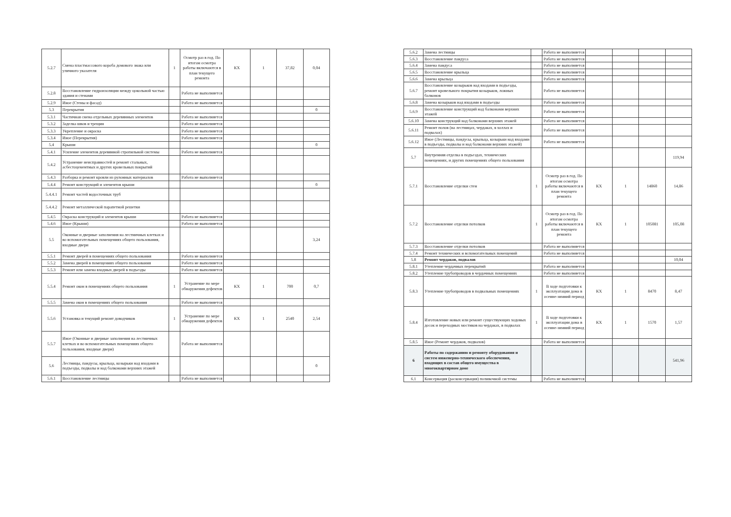| 5.2.7 | Смена пластмассового короба домового знака или уличного указателя | 1 | Осмотр раз в год. По итогам осмотра работы включаются в план текущего ремонта | КХ | 1 | 37,82 | 0,04 |
| 5.2.8 | Восстановление гидроизоляции между цокольной частью здания и стенами | | Работа не выполняется | | | | |
| 5.2.9 | Иное (Стены и фасад) | | Работа не выполняется | | | | |
| 5.3 | Перекрытия | | | | | | 0 |
| 5.3.1 | Частичная смена отдельных деревянных элементов | | Работа не выполняется | | | | |
| 5.3.2 | Заделка швов и трещин | | Работа не выполняется | | | | |
| 5.3.3 | Укрепление и окраска | | Работа не выполняется | | | | |
| 5.3.4 | Иное (Перекрытия) | | Работа не выполняется | | | | |
| 5.4 | Крыши | | | | | | 0 |
| 5.4.1 | Усиление элементов деревянной стропильной системы | | Работа не выполняется | | | | |
| 5.4.2 | Устранение неисправностей и ремонт стальных, асбестоцементных и других кровельных покрытий | | | | | | |
| 5.4.3 | Разборка и ремонт кровли из рулонных материалов | | Работа не выполняется | | | | |
| 5.4.4 | Ремонт конструкций и элементов крыши | | | | | | 0 |
| 5.4.4.1 | Ремонт частей водосточных труб | | | | | | |
| 5.4.4.2 | Ремонт металлической парапетной решетки | | | | | | |
| 5.4.5 | Окраска конструкций и элементов крыши | | Работа не выполняется | | | | |
| 5.4.6 | Иное (Крыши) | | Работа не выполняется | | | | |
| 5.5 | Оконные и дверные заполнения на лестничных клетках и во вспомогательных помещениях общего пользования, входные двери | | | | | | 3,24 |
| 5.5.1 | Ремонт дверей в помещениях общего пользования | | Работа не выполняется | | | | |
| 5.5.2 | Замена дверей в помещениях общего пользования | | Работа не выполняется | | | | |
| 5.5.3 | Ремонт или замена входных дверей в подъезды | | Работа не выполняется | | | | |
| 5.5.4 | Ремонт окон в помещениях общего пользования | 1 | Устранение по мере обнаружения дефектов | КХ | 1 | 700 | 0,7 |
| 5.5.5 | Замена окон в помещениях общего пользования | | Работа не выполняется | | | | |
| 5.5.6 | Установка и текущий ремонт доводчиков | 1 | Устранение по мере обнаружения дефектов | КХ | 1 | 2540 | 2,54 |
| 5.5.7 | Иное (Оконные и дверные заполнения на лестничных клетках и во вспомогательных помещениях общего пользования, входные двери) | | Работа не выполняется | | | | |
| 5.6 | Лестницы, пандусы, крыльца, козырьки над входами в подъезды, подвалы и над балконами верхних этажей | | | | | | 0 |
| 5.6.1 | Восстановление лестницы | | Работа не выполняется | | | | |
| 5.6.2 | Замена лестницы | | Работа не выполняется | | | | |
| 5.6.3 | Восстановление пандуса | | Работа не выполняется | | | | |
| 5.6.4 | Замена пандуса | | Работа не выполняется | | | | |
| 5.6.5 | Восстановление крыльца | | Работа не выполняется | | | | |
| 5.6.6 | Замена крыльца | | Работа не выполняется | | | | |
| 5.6.7 | Восстановление козырьков над входами в подъезды, ремонт кровельного покрытия козырьков, ложных балконов | | Работа не выполняется | | | | |
| 5.6.8 | Замена козырьков над входами в подъезды | | Работа не выполняется | | | | |
| 5.6.9 | Восстановление конструкций над балконами верхних этажей | | Работа не выполняется | | | | |
| 5.6.10 | Замена конструкций над балконами верхних этажей | | Работа не выполняется | | | | |
| 5.6.11 | Ремонт полов (на лестницах, чердаках, в холлах и подвалах) | | Работа не выполняется | | | | |
| 5.6.12 | Иное (Лестницы, пандусы, крыльца, козырьки над входами в подъезды, подвалы и над балконами верхних этажей) | | Работа не выполняется | | | | |
| 5.7 | Внутренняя отделка в подъездах, технических помещениях, и других помещениях общего пользования | | | | | | 119,94 |
| 5.7.1 | Восстановление отделки стен | 1 | Осмотр раз в год. По итогам осмотра работы включаются в план текущего ремонта | КХ | 1 | 14860 | 14,86 |
| 5.7.2 | Восстановление отделки потолков | 1 | Осмотр раз в год. По итогам осмотра работы включаются в план текущего ремонта | КХ | 1 | 105081 | 105,08 |
| 5.7.3 | Восстановление отделки потолков | | Работа не выполняется | | | | |
| 5.7.4 | Ремонт технических и вспомогательных помещений | | Работа не выполняется | | | | |
| 5.8 | Ремонт чердаков, подвалов | | | | | | 10,04 |
| 5.8.1 | Утепление чердачных перекрытий | | Работа не выполняется | | | | |
| 5.8.2 | Утепление трубопроводов в чердачных помещениях | | Работа не выполняется | | | | |
| 5.8.3 | Утепление трубопроводов в подвальных помещениях | 1 | В ходе подготовки к эксплуатации дома в осенне-зимний период | КХ | 1 | 8470 | 8,47 |
| 5.8.4 | Изготовление новых или ремонт существующих ходовых досок и переходных мостиков на чердаках, в подвалах | 1 | В ходе подготовки к эксплуатации дома в осенне-зимний период | КХ | 1 | 1570 | 1,57 |
| 5.8.5 | Иное (Ремонт чердаков, подвалов) | | Работа не выполняется | | | | |
| 6 | Работы по содержанию и ремонту оборудования и систем инженерно-технического обеспечения, входящих в состав общего имущества в многоквартирном доме | | | | | | 541,96 |
| 6.1 | Консервация (расконсервация) поливочной системы | | Работа не выполняется | | | | |